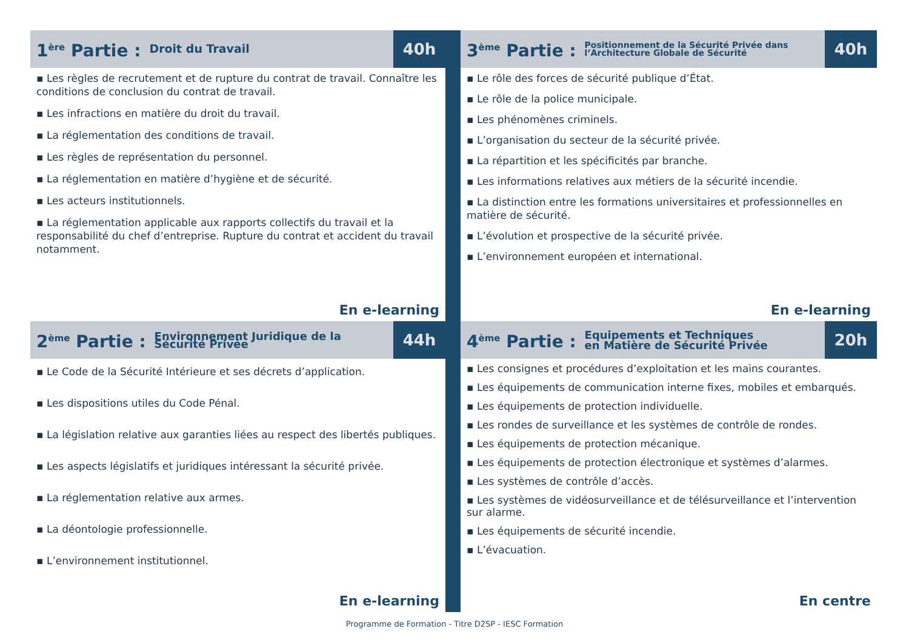1<sup>ère</sup> Partie : Droit du Travail
40h
▪ Les règles de recrutement et de rupture du contrat de travail. Connaître les conditions de conclusion du contrat de travail.
▪ Les infractions en matière du droit du travail.
▪ La réglementation des conditions de travail.
▪ Les règles de représentation du personnel.
▪ La réglementation en matière d’hygiène et de sécurité.
▪ Les acteurs institutionnels.
▪ La réglementation applicable aux rapports collectifs du travail et la responsabilité du chef d’entreprise. Rupture du contrat et accident du travail notamment.
En e-learning
3<sup>ème</sup> Partie : Positionnement de la Sécurité Privée dans l’Architecture Globale de Sécurité
40h
▪ Le rôle des forces de sécurité publique d’État.
▪ Le rôle de la police municipale.
▪ Les phénomènes criminels.
▪ L’organisation du secteur de la sécurité privée.
▪ La répartition et les spécificités par branche.
▪ Les informations relatives aux métiers de la sécurité incendie.
▪ La distinction entre les formations universitaires et professionnelles en matière de sécurité.
▪ L’évolution et prospective de la sécurité privée.
▪ L’environnement européen et international.
En e-learning
2<sup>ème</sup> Partie : Environnement Juridique de la Sécurité Privée
44h
▪ Le Code de la Sécurité Intérieure et ses décrets d’application.
▪ Les dispositions utiles du Code Pénal.
▪ La législation relative aux garanties liées au respect des libertés publiques.
▪ Les aspects législatifs et juridiques intéressant la sécurité privée.
▪ La réglementation relative aux armes.
▪ La déontologie professionnelle.
▪ L’environnement institutionnel.
En e-learning
4<sup>ème</sup> Partie : Equipements et Techniques
en Matière de Sécurité Privée
20h
▪ Les consignes et procédures d’exploitation et les mains courantes.
▪ Les équipements de communication interne fixes, mobiles et embarqués.
▪ Les équipements de protection individuelle.
▪ Les rondes de surveillance et les systèmes de contrôle de rondes.
▪ Les équipements de protection mécanique.
▪ Les équipements de protection électronique et systèmes d’alarmes.
▪ Les systèmes de contrôle d’accès.
▪ Les systèmes de vidéosurveillance et de télésurveillance et l’intervention sur alarme.
▪ Les équipements de sécurité incendie.
▪ L’évacuation.
En centre
Programme de Formation - Titre D2SP - IESC Formation